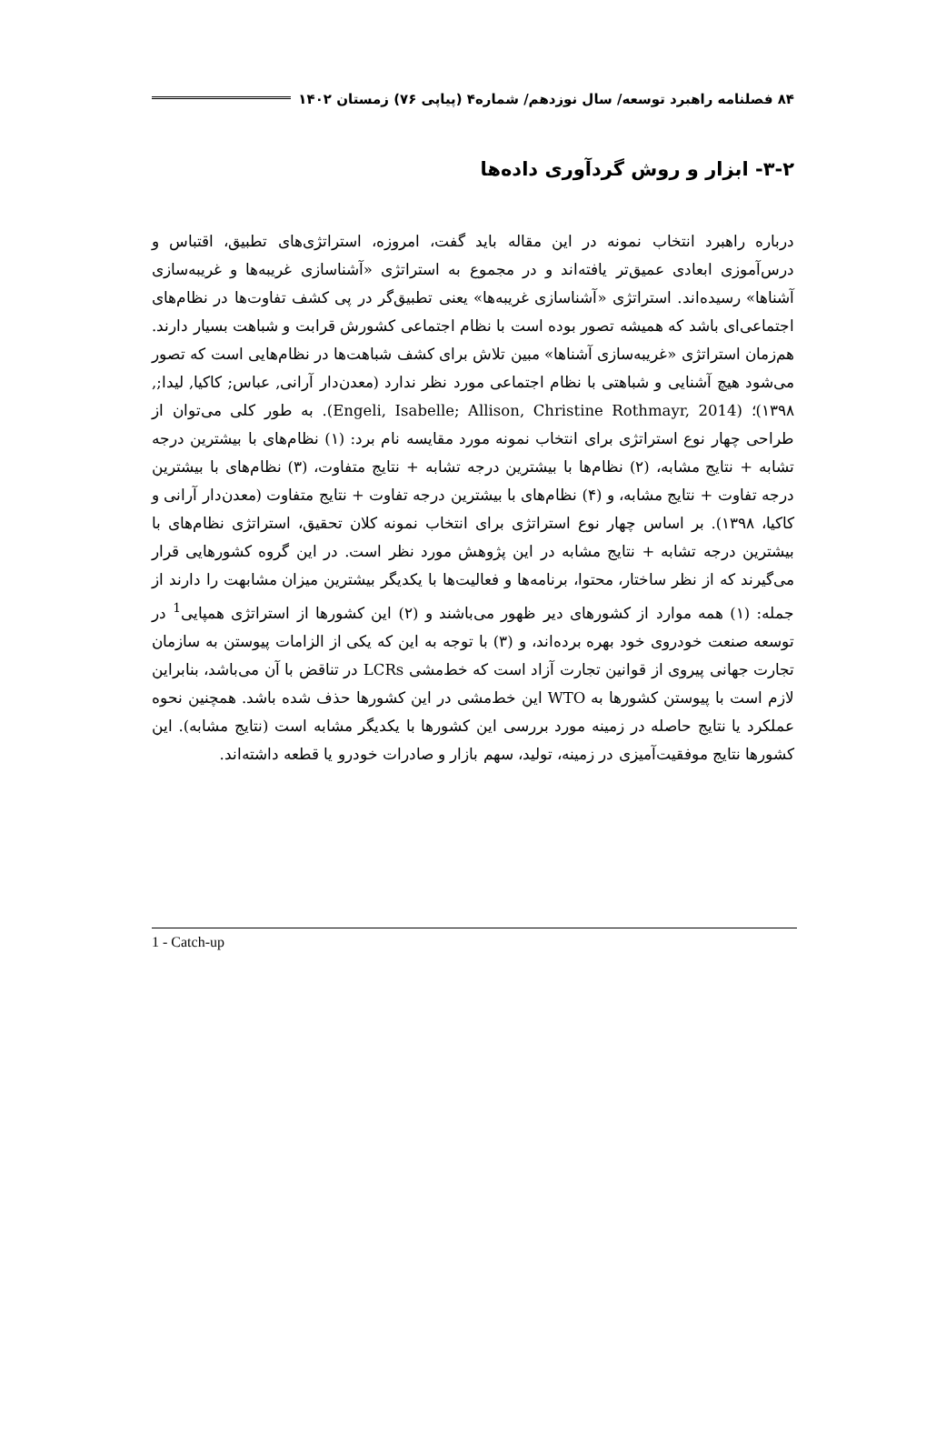۸۴ فصلنامه راهبرد توسعه/ سال نوزدهم/ شماره۴ (پیاپی ۷۶) زمستان ۱۴۰۲
۳-۲- ابزار و روش گردآوری داده‌ها
درباره راهبرد انتخاب نمونه در این مقاله باید گفت، امروزه، استراتژی‌های تطبیق، اقتباس و درس‌آموزی ابعادی عمیق‌تر یافته‌اند و در مجموع به استراتژی «آشناسازی غریبه‌ها و غریبه‌سازی آشناها» رسیده‌اند. استراتژی «آشناسازی غریبه‌ها» یعنی تطبیق‌گر در پی کشف تفاوت‌ها در نظام‌های اجتماعی‌ای باشد که همیشه تصور بوده است با نظام اجتماعی کشورش قرابت و شباهت بسیار دارند. هم‌زمان استراتژی «غریبه‌سازی آشناها» مبین تلاش برای کشف شباهت‌ها در نظام‌هایی است که تصور می‌شود هیچ آشنایی و شباهتی با نظام اجتماعی مورد نظر ندارد (معدن‌دار آرانی, عباس; کاکیا, لیدا;, ۱۳۹۸)؛ (Engeli, Isabelle; Allison, Christine Rothmayr, 2014). به طور کلی می‌توان از طراحی چهار نوع استراتژی برای انتخاب نمونه مورد مقایسه نام برد: (۱) نظام‌های با بیشترین درجه تشابه + نتایج مشابه، (۲) نظام‌ها با بیشترین درجه تشابه + نتایج متفاوت، (۳) نظام‌های با بیشترین درجه تفاوت + نتایج مشابه، و (۴) نظام‌های با بیشترین درجه تفاوت + نتایج متفاوت (معدن‌دار آرانی و کاکیا، ۱۳۹۸). بر اساس چهار نوع استراتژی برای انتخاب نمونه کلان تحقیق، استراتژی نظام‌های با بیشترین درجه تشابه + نتایج مشابه در این پژوهش مورد نظر است. در این گروه کشورهایی قرار می‌گیرند که از نظر ساختار، محتوا، برنامه‌ها و فعالیت‌ها با یکدیگر بیشترین میزان مشابهت را دارند از جمله: (۱) همه موارد از کشورهای دیر ظهور می‌باشند و (۲) این کشورها از استراتژی همپایی<sup>1</sup> در توسعه صنعت خودروی خود بهره برده‌اند، و (۳) با توجه به این که یکی از الزامات پیوستن به سازمان تجارت جهانی پیروی از قوانین تجارت آزاد است که خط‌مشی LCRs در تناقض با آن می‌باشد، بنابراین لازم است با پیوستن کشورها به WTO این خط‌مشی در این کشورها حذف شده باشد. همچنین نحوه عملکرد یا نتایج حاصله در زمینه مورد بررسی این کشورها با یکدیگر مشابه است (نتایج مشابه). این کشورها نتایج موفقیت‌آمیزی در زمینه، تولید، سهم بازار و صادرات خودرو یا قطعه داشته‌اند.
1 - Catch-up